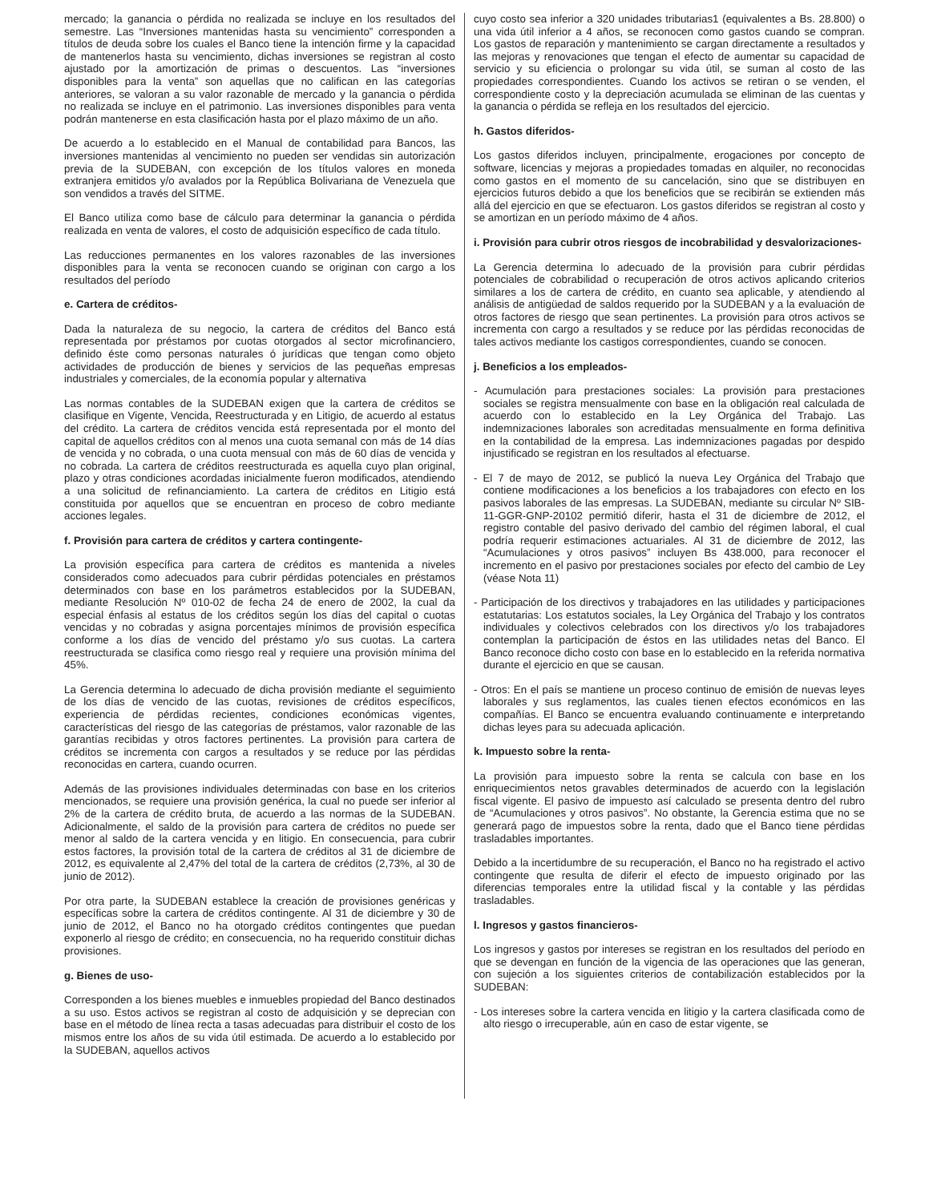mercado; la ganancia o pérdida no realizada se incluye en los resultados del semestre. Las “Inversiones mantenidas hasta su vencimiento” corresponden a títulos de deuda sobre los cuales el Banco tiene la intención firme y la capacidad de mantenerlos hasta su vencimiento, dichas inversiones se registran al costo ajustado por la amortización de primas o descuentos. Las “inversiones disponibles para la venta” son aquellas que no califican en las categorías anteriores, se valoran a su valor razonable de mercado y la ganancia o pérdida no realizada se incluye en el patrimonio. Las inversiones disponibles para venta podrán mantenerse en esta clasificación hasta por el plazo máximo de un año.
De acuerdo a lo establecido en el Manual de contabilidad para Bancos, las inversiones mantenidas al vencimiento no pueden ser vendidas sin autorización previa de la SUDEBAN, con excepción de los títulos valores en moneda extranjera emitidos y/o avalados por la República Bolivariana de Venezuela que son vendidos a través del SITME.
El Banco utiliza como base de cálculo para determinar la ganancia o pérdida realizada en venta de valores, el costo de adquisición específico de cada título.
Las reducciones permanentes en los valores razonables de las inversiones disponibles para la venta se reconocen cuando se originan con cargo a los resultados del período
e. Cartera de créditos-
Dada la naturaleza de su negocio, la cartera de créditos del Banco está representada por préstamos por cuotas otorgados al sector microfinanciero, definido éste como personas naturales ó jurídicas que tengan como objeto actividades de producción de bienes y servicios de las pequeñas empresas industriales y comerciales, de la economía popular y alternativa
Las normas contables de la SUDEBAN exigen que la cartera de créditos se clasifique en Vigente, Vencida, Reestructurada y en Litigio, de acuerdo al estatus del crédito. La cartera de créditos vencida está representada por el monto del capital de aquellos créditos con al menos una cuota semanal con más de 14 días de vencida y no cobrada, o una cuota mensual con más de 60 días de vencida y no cobrada. La cartera de créditos reestructurada es aquella cuyo plan original, plazo y otras condiciones acordadas inicialmente fueron modificados, atendiendo a una solicitud de refinanciamiento. La cartera de créditos en Litigio está constituida por aquellos que se encuentran en proceso de cobro mediante acciones legales.
f. Provisión para cartera de créditos y cartera contingente-
La provisión específica para cartera de créditos es mantenida a niveles considerados como adecuados para cubrir pérdidas potenciales en préstamos determinados con base en los parámetros establecidos por la SUDEBAN, mediante Resolución Nº 010-02 de fecha 24 de enero de 2002, la cual da especial énfasis al estatus de los créditos según los días del capital o cuotas vencidas y no cobradas y asigna porcentajes mínimos de provisión específica conforme a los días de vencido del préstamo y/o sus cuotas. La cartera reestructurada se clasifica como riesgo real y requiere una provisión mínima del 45%.
La Gerencia determina lo adecuado de dicha provisión mediante el seguimiento de los días de vencido de las cuotas, revisiones de créditos específicos, experiencia de pérdidas recientes, condiciones económicas vigentes, características del riesgo de las categorías de préstamos, valor razonable de las garantías recibidas y otros factores pertinentes. La provisión para cartera de créditos se incrementa con cargos a resultados y se reduce por las pérdidas reconocidas en cartera, cuando ocurren.
Además de las provisiones individuales determinadas con base en los criterios mencionados, se requiere una provisión genérica, la cual no puede ser inferior al 2% de la cartera de crédito bruta, de acuerdo a las normas de la SUDEBAN. Adicionalmente, el saldo de la provisión para cartera de créditos no puede ser menor al saldo de la cartera vencida y en litigio. En consecuencia, para cubrir estos factores, la provisión total de la cartera de créditos al 31 de diciembre de 2012, es equivalente al 2,47% del total de la cartera de créditos (2,73%, al 30 de junio de 2012).
Por otra parte, la SUDEBAN establece la creación de provisiones genéricas y específicas sobre la cartera de créditos contingente. Al 31 de diciembre y 30 de junio de 2012, el Banco no ha otorgado créditos contingentes que puedan exponerlo al riesgo de crédito; en consecuencia, no ha requerido constituir dichas provisiones.
g. Bienes de uso-
Corresponden a los bienes muebles e inmuebles propiedad del Banco destinados a su uso. Estos activos se registran al costo de adquisición y se deprecian con base en el método de línea recta a tasas adecuadas para distribuir el costo de los mismos entre los años de su vida útil estimada. De acuerdo a lo establecido por la SUDEBAN, aquellos activos
cuyo costo sea inferior a 320 unidades tributarias1 (equivalentes a Bs. 28.800) o una vida útil inferior a 4 años, se reconocen como gastos cuando se compran. Los gastos de reparación y mantenimiento se cargan directamente a resultados y las mejoras y renovaciones que tengan el efecto de aumentar su capacidad de servicio y su eficiencia o prolongar su vida útil, se suman al costo de las propiedades correspondientes. Cuando los activos se retiran o se venden, el correspondiente costo y la depreciación acumulada se eliminan de las cuentas y la ganancia o pérdida se refleja en los resultados del ejercicio.
h. Gastos diferidos-
Los gastos diferidos incluyen, principalmente, erogaciones por concepto de software, licencias y mejoras a propiedades tomadas en alquiler, no reconocidas como gastos en el momento de su cancelación, sino que se distribuyen en ejercicios futuros debido a que los beneficios que se recibirán se extienden más allá del ejercicio en que se efectuaron. Los gastos diferidos se registran al costo y se amortizan en un período máximo de 4 años.
i. Provisión para cubrir otros riesgos de incobrabilidad y desvalorizaciones-
La Gerencia determina lo adecuado de la provisión para cubrir pérdidas potenciales de cobrabilidad o recuperación de otros activos aplicando criterios similares a los de cartera de crédito, en cuanto sea aplicable, y atendiendo al análisis de antigüedad de saldos requerido por la SUDEBAN y a la evaluación de otros factores de riesgo que sean pertinentes. La provisión para otros activos se incrementa con cargo a resultados y se reduce por las pérdidas reconocidas de tales activos mediante los castigos correspondientes, cuando se conocen.
j. Beneficios a los empleados-
- Acumulación para prestaciones sociales: La provisión para prestaciones sociales se registra mensualmente con base en la obligación real calculada de acuerdo con lo establecido en la Ley Orgánica del Trabajo. Las indemnizaciones laborales son acreditadas mensualmente en forma definitiva en la contabilidad de la empresa. Las indemnizaciones pagadas por despido injustificado se registran en los resultados al efectuarse.
- El 7 de mayo de 2012, se publicó la nueva Ley Orgánica del Trabajo que contiene modificaciones a los beneficios a los trabajadores con efecto en los pasivos laborales de las empresas. La SUDEBAN, mediante su circular Nº SIB-11-GGR-GNP-20102 permitió diferir, hasta el 31 de diciembre de 2012, el registro contable del pasivo derivado del cambio del régimen laboral, el cual podría requerir estimaciones actuariales. Al 31 de diciembre de 2012, las “Acumulaciones y otros pasivos” incluyen Bs 438.000, para reconocer el incremento en el pasivo por prestaciones sociales por efecto del cambio de Ley (véase Nota 11)
- Participación de los directivos y trabajadores en las utilidades y participaciones estatutarias: Los estatutos sociales, la Ley Orgánica del Trabajo y los contratos individuales y colectivos celebrados con los directivos y/o los trabajadores contemplan la participación de éstos en las utilidades netas del Banco. El Banco reconoce dicho costo con base en lo establecido en la referida normativa durante el ejercicio en que se causan.
- Otros: En el país se mantiene un proceso continuo de emisión de nuevas leyes laborales y sus reglamentos, las cuales tienen efectos económicos en las compañías. El Banco se encuentra evaluando continuamente e interpretando dichas leyes para su adecuada aplicación.
k. Impuesto sobre la renta-
La provisión para impuesto sobre la renta se calcula con base en los enriquecimientos netos gravables determinados de acuerdo con la legislación fiscal vigente. El pasivo de impuesto así calculado se presenta dentro del rubro de “Acumulaciones y otros pasivos”. No obstante, la Gerencia estima que no se generará pago de impuestos sobre la renta, dado que el Banco tiene pérdidas trasladables importantes.
Debido a la incertidumbre de su recuperación, el Banco no ha registrado el activo contingente que resulta de diferir el efecto de impuesto originado por las diferencias temporales entre la utilidad fiscal y la contable y las pérdidas trasladables.
l. Ingresos y gastos financieros-
Los ingresos y gastos por intereses se registran en los resultados del período en que se devengan en función de la vigencia de las operaciones que las generan, con sujeción a los siguientes criterios de contabilización establecidos por la SUDEBAN:
- Los intereses sobre la cartera vencida en litigio y la cartera clasificada como de alto riesgo o irrecuperable, aún en caso de estar vigente, se